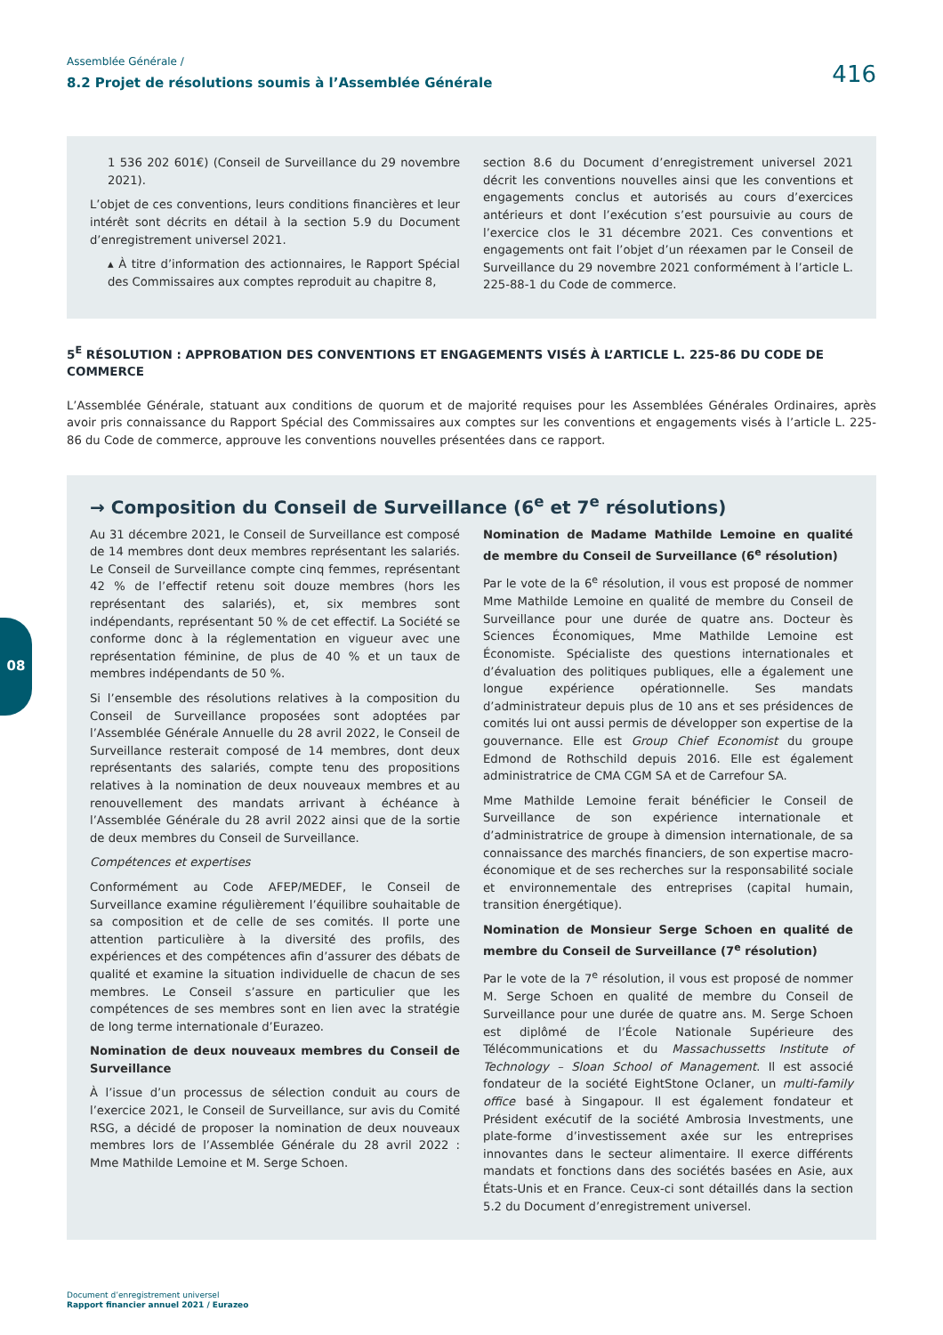Assemblée Générale /
8.2 Projet de résolutions soumis à l’Assemblée Générale
416
1 536 202 601€) (Conseil de Surveillance du 29 novembre 2021).
L’objet de ces conventions, leurs conditions financières et leur intérêt sont décrits en détail à la section 5.9 du Document d’enregistrement universel 2021.
▴ À titre d’information des actionnaires, le Rapport Spécial des Commissaires aux comptes reproduit au chapitre 8,
section 8.6 du Document d’enregistrement universel 2021 décrit les conventions nouvelles ainsi que les conventions et engagements conclus et autorisés au cours d’exercices antérieurs et dont l’exécution s’est poursuivie au cours de l’exercice clos le 31 décembre 2021. Ces conventions et engagements ont fait l’objet d’un réexamen par le Conseil de Surveillance du 29 novembre 2021 conformément à l’article L. 225-88-1 du Code de commerce.
5<sup>E</sup> RÉSOLUTION : APPROBATION DES CONVENTIONS ET ENGAGEMENTS VISÉS À L’ARTICLE L. 225-86 DU CODE DE COMMERCE
L’Assemblée Générale, statuant aux conditions de quorum et de majorité requises pour les Assemblées Générales Ordinaires, après avoir pris connaissance du Rapport Spécial des Commissaires aux comptes sur les conventions et engagements visés à l’article L. 225-86 du Code de commerce, approuve les conventions nouvelles présentées dans ce rapport.
→ Composition du Conseil de Surveillance (6<sup>e</sup> et 7<sup>e</sup> résolutions)
Au 31 décembre 2021, le Conseil de Surveillance est composé de 14 membres dont deux membres représentant les salariés. Le Conseil de Surveillance compte cinq femmes, représentant 42 % de l’effectif retenu soit douze membres (hors les représentant des salariés), et, six membres sont indépendants, représentant 50 % de cet effectif. La Société se conforme donc à la réglementation en vigueur avec une représentation féminine, de plus de 40 % et un taux de membres indépendants de 50 %.
Si l’ensemble des résolutions relatives à la composition du Conseil de Surveillance proposées sont adoptées par l’Assemblée Générale Annuelle du 28 avril 2022, le Conseil de Surveillance resterait composé de 14 membres, dont deux représentants des salariés, compte tenu des propositions relatives à la nomination de deux nouveaux membres et au renouvellement des mandats arrivant à échéance à l’Assemblée Générale du 28 avril 2022 ainsi que de la sortie de deux membres du Conseil de Surveillance.
Compétences et expertises
Conformément au Code AFEP/MEDEF, le Conseil de Surveillance examine régulièrement l’équilibre souhaitable de sa composition et de celle de ses comités. Il porte une attention particulière à la diversité des profils, des expériences et des compétences afin d’assurer des débats de qualité et examine la situation individuelle de chacun de ses membres. Le Conseil s’assure en particulier que les compétences de ses membres sont en lien avec la stratégie de long terme internationale d’Eurazeo.
Nomination de deux nouveaux membres du Conseil de Surveillance
À l’issue d’un processus de sélection conduit au cours de l’exercice 2021, le Conseil de Surveillance, sur avis du Comité RSG, a décidé de proposer la nomination de deux nouveaux membres lors de l’Assemblée Générale du 28 avril 2022 : Mme Mathilde Lemoine et M. Serge Schoen.
Nomination de Madame Mathilde Lemoine en qualité de membre du Conseil de Surveillance (6<sup>e</sup> résolution)
Par le vote de la 6<sup>e</sup> résolution, il vous est proposé de nommer Mme Mathilde Lemoine en qualité de membre du Conseil de Surveillance pour une durée de quatre ans. Docteur ès Sciences Économiques, Mme Mathilde Lemoine est Économiste. Spécialiste des questions internationales et d’évaluation des politiques publiques, elle a également une longue expérience opérationnelle. Ses mandats d’administrateur depuis plus de 10 ans et ses présidences de comités lui ont aussi permis de développer son expertise de la gouvernance. Elle est Group Chief Economist du groupe Edmond de Rothschild depuis 2016. Elle est également administratrice de CMA CGM SA et de Carrefour SA.
Mme Mathilde Lemoine ferait bénéficier le Conseil de Surveillance de son expérience internationale et d’administratrice de groupe à dimension internationale, de sa connaissance des marchés financiers, de son expertise macro-économique et de ses recherches sur la responsabilité sociale et environnementale des entreprises (capital humain, transition énergétique).
Nomination de Monsieur Serge Schoen en qualité de membre du Conseil de Surveillance (7<sup>e</sup> résolution)
Par le vote de la 7<sup>e</sup> résolution, il vous est proposé de nommer M. Serge Schoen en qualité de membre du Conseil de Surveillance pour une durée de quatre ans. M. Serge Schoen est diplômé de l’École Nationale Supérieure des Télécommunications et du Massachussetts Institute of Technology – Sloan School of Management. Il est associé fondateur de la société EightStone Oclaner, un multi-family office basé à Singapour. Il est également fondateur et Président exécutif de la société Ambrosia Investments, une plate-forme d’investissement axée sur les entreprises innovantes dans le secteur alimentaire. Il exerce différents mandats et fonctions dans des sociétés basées en Asie, aux États-Unis et en France. Ceux-ci sont détaillés dans la section 5.2 du Document d’enregistrement universel.
08
Document d’enregistrement universel
Rapport financier annuel 2021 / Eurazeo